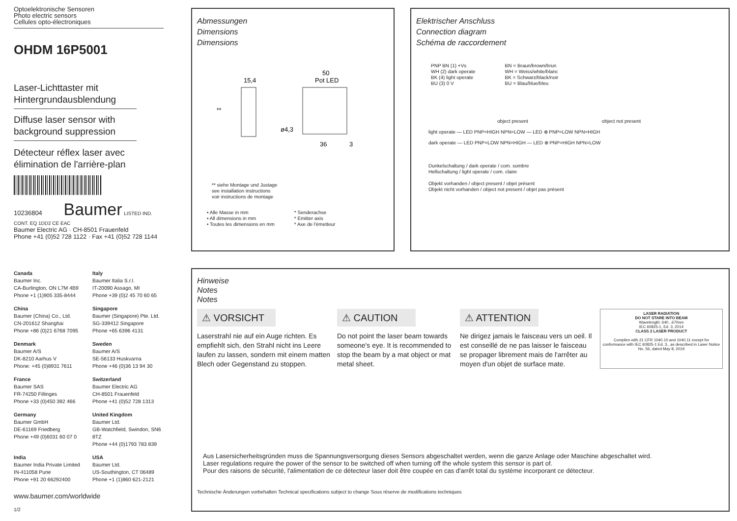Optoelektronische Sensoren
Photo electric sensors
Cellules opto-électroniques
OHDM 16P5001
Laser-Lichttaster mit Hintergrundausblendung
Diffuse laser sensor with background suppression
Détecteur réflex laser avec élimination de l'arrière-plan
10236804 Baumer LISTED IND. CONT. EQ 1DD2 CE EAC
Baumer Electric AG · CH-8501 Frauenfeld
Phone +41 (0)52 728 1122 · Fax +41 (0)52 728 1144
Canada
Baumer Inc.
CA-Burlington, ON L7M 4B9
Phone +1 (1)905 335-8444
Italy
Baumer Italia S.r.l.
IT-20090 Assago, MI
Phone +39 (0)2 45 70 60 65
China
Baumer (China) Co., Ltd.
CN-201612 Shanghai
Phone +86 (0)21 6768 7095
Singapore
Baumer (Singapore) Pte. Ltd.
SG-339412 Singapore
Phone +65 6396 4131
Denmark
Baumer A/S
DK-8210 Aarhus V
Phone: +45 (0)8931 7611
Sweden
Baumer A/S
SE-56133 Huskvarna
Phone +46 (0)36 13 94 30
France
Baumer SAS
FR-74250 Fillinges
Phone +33 (0)450 392 466
Switzerland
Baumer Electric AG
CH-8501 Frauenfeld
Phone +41 (0)52 728 1313
Germany
Baumer GmbH
DE-61169 Friedberg
Phone +49 (0)6031 60 07 0
United Kingdom
Baumer Ltd.
GB-Watchfield, Swindon, SN6 8TZ
Phone +44 (0)1793 783 839
India
Baumer India Private Limited
IN-411058 Pune
Phone +91 20 66292400
USA
Baumer Ltd.
US-Southington, CT 06489
Phone +1 (1)860 621-2121
www.baumer.com/worldwide
1/2
Abmessungen
Dimensions
Dimensions
15,4
50
Pot LED
ø4,3
36
3
**
** siehe Montage und Justage
see installation instructions
voir instructions de montage
• Alle Masse in mm
• All dimensions in mm
• Toutes les dimensions en mm
* Senderachse
* Emitter axis
* Axe de l'émetteur
Elektrischer Anschluss
Connection diagram
Schéma de raccordement
PNP BN (1) +Vs
WH (2) dark operate
BK (4) light operate
BU (3) 0 V
BN = Braun/brown/brun
WH = Weiss/white/blanc
BK = Schwarz/black/noir
BU = Blau/blue/bleu
object present object not present
light operate — LED PNP=HIGH NPN=LOW — LED ⊗ PNP=LOW NPN=HIGH
dark operate — LED PNP=LOW NPN=HIGH — LED ⊗ PNP=HIGH NPN=LOW
Dunkelschaltung / dark operate / com. sombre
Hellschaltung / light operate / com. claire
Objekt vorhanden / object present / objet présent
Objekt nicht vorhanden / object not present / objet pas présent
Hinweise
Notes
Notes
⚠ VORSICHT
Laserstrahl nie auf ein Auge richten. Es empfiehlt sich, den Strahl nicht ins Leere laufen zu lassen, sondern mit einem matten Blech oder Gegenstand zu stoppen.
⚠ CAUTION
Do not point the laser beam towards someone's eye. It is recommended to stop the beam by a mat object or mat metal sheet.
⚠ ATTENTION
Ne dirigez jamais le faisceau vers un oeil. Il est conseillé de ne pas laisser le faisceau se propager librement mais de l'arrêter au moyen d'un objet de surface mate.
LASER RADIATION
DO NOT STARE INTO BEAM
Wavelength: 640...670nm
IEC 60825-1, Ed. 3, 2014
CLASS 2 LASER PRODUCT
Complies with 21 CFR 1040.10 and 1040.11 except for conformance with IEC 60825-1 Ed. 3., as described in Laser Notice No. 56, dated May 8, 2019
Aus Lasersicherheitsgründen muss die Spannungsversorgung dieses Sensors abgeschaltet werden, wenn die ganze Anlage oder Maschine abgeschaltet wird.
Laser regulations require the power of the sensor to be switched off when turning off the whole system this sensor is part of.
Pour des raisons de sécurité, l'alimentation de ce détecteur laser doit être coupée en cas d'arrêt total du système incorporant ce détecteur.
Technische Änderungen vorbehalten Technical specifications subject to change Sous réserve de modifications techniques